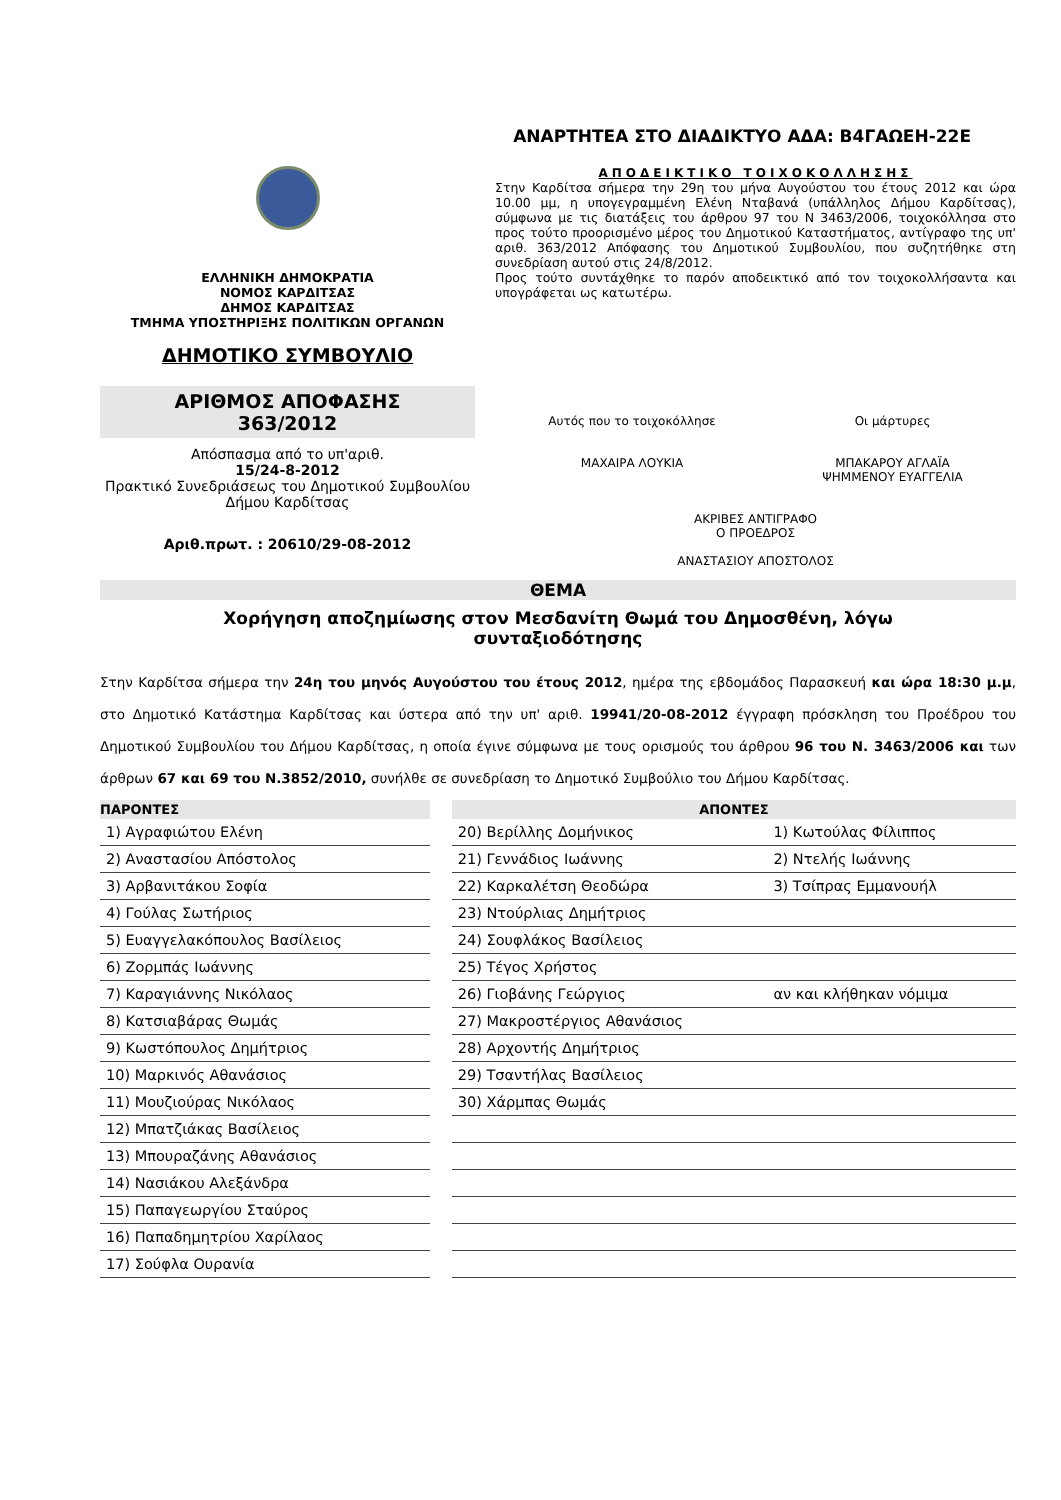ΑΝΑΡΤΗΤΕΑ ΣΤΟ ΔΙΑΔΙΚΤΥΟ ΑΔΑ: Β4ΓΑΩΕΗ-22Ε
ΕΛΛΗΝΙΚΗ ΔΗΜΟΚΡΑΤΙΑ
ΝΟΜΟΣ ΚΑΡΔΙΤΣΑΣ
ΔΗΜΟΣ ΚΑΡΔΙΤΣΑΣ
ΤΜΗΜΑ ΥΠΟΣΤΗΡΙΞΗΣ ΠΟΛΙΤΙΚΩΝ ΟΡΓΑΝΩΝ
ΔΗΜΟΤΙΚΟ ΣΥΜΒΟΥΛΙΟ
ΑΡΙΘΜΟΣ ΑΠΟΦΑΣΗΣ
363/2012
Απόσπασμα από το υπ'αριθ.
15/24-8-2012
Πρακτικό Συνεδριάσεως του Δημοτικού Συμβουλίου Δήμου Καρδίτσας
Αριθ.πρωτ. : 20610/29-08-2012
ΑΠΟΔΕΙΚΤΙΚΟ ΤΟΙΧΟΚΟΛΛΗΣΗΣ
Στην Καρδίτσα σήμερα την 29η του μήνα Αυγούστου του έτους 2012 και ώρα 10.00 μμ, η υπογεγραμμένη Ελένη Νταβανά (υπάλληλος Δήμου Καρδίτσας), σύμφωνα με τις διατάξεις του άρθρου 97 του Ν 3463/2006, τοιχοκόλλησα στο προς τούτο προορισμένο μέρος του Δημοτικού Καταστήματος, αντίγραφο της υπ' αριθ. 363/2012 Απόφασης του Δημοτικού Συμβουλίου, που συζητήθηκε στη συνεδρίαση αυτού στις 24/8/2012.
Προς τούτο συντάχθηκε το παρόν αποδεικτικό από τον τοιχοκολλήσαντα και υπογράφεται ως κατωτέρω.
Αυτός που το τοιχοκόλλησε
ΜΑΧΑΙΡΑ ΛΟΥΚΙΑ
Οι μάρτυρες
ΜΠΑΚΑΡΟΥ ΑΓΛΑΪΑ
ΨΗΜΜΕΝΟΥ ΕΥΑΓΓΕΛΙΑ
ΑΚΡΙΒΕΣ ΑΝΤΙΓΡΑΦΟ
Ο ΠΡΟΕΔΡΟΣ
ΑΝΑΣΤΑΣΙΟΥ ΑΠΟΣΤΟΛΟΣ
ΘΕΜΑ
Χορήγηση αποζημίωσης στον Μεσδανίτη Θωμά του Δημοσθένη, λόγω συνταξιοδότησης
Στην Καρδίτσα σήμερα την 24η του μηνός Αυγούστου του έτους 2012, ημέρα της εβδομάδος Παρασκευή και ώρα 18:30 μ.μ, στο Δημοτικό Κατάστημα Καρδίτσας και ύστερα από την υπ' αριθ. 19941/20-08-2012 έγγραφη πρόσκληση του Προέδρου του Δημοτικού Συμβουλίου του Δήμου Καρδίτσας, η οποία έγινε σύμφωνα με τους ορισμούς του άρθρου 96 του Ν. 3463/2006 και των άρθρων 67 και 69 του Ν.3852/2010, συνήλθε σε συνεδρίαση το Δημοτικό Συμβούλιο του Δήμου Καρδίτσας.
| ΠΑΡΟΝΤΕΣ | | ΑΠΟΝΤΕΣ | |
| 1) Αγραφιώτου Ελένη | | 20) Βερίλλης Δομήνικος | 1) Κωτούλας Φίλιππος |
| 2) Αναστασίου Απόστολος | | 21) Γεννάδιος Ιωάννης | 2) Ντελής Ιωάννης |
| 3) Αρβανιτάκου Σοφία | | 22) Καρκαλέτση Θεοδώρα | 3) Τσίπρας Εμμανουήλ |
| 4) Γούλας Σωτήριος | | 23) Ντούρλιας Δημήτριος | |
| 5) Ευαγγελακόπουλος Βασίλειος | | 24) Σουφλάκος Βασίλειος | |
| 6) Ζορμπάς Ιωάννης | | 25) Τέγος Χρήστος | |
| 7) Καραγιάννης Νικόλαος | | 26) Γιοβάνης Γεώργιος | αν και κλήθηκαν νόμιμα |
| 8) Κατσιαβάρας Θωμάς | | 27) Μακροστέργιος Αθανάσιος | |
| 9) Κωστόπουλος Δημήτριος | | 28) Αρχοντής Δημήτριος | |
| 10) Μαρκινός Αθανάσιος | | 29) Τσαντήλας Βασίλειος | |
| 11) Μουζιούρας Νικόλαος | | 30) Χάρμπας Θωμάς | |
| 12) Μπατζιάκας Βασίλειος | | | |
| 13) Μπουραζάνης Αθανάσιος | | | |
| 14) Νασιάκου Αλεξάνδρα | | | |
| 15) Παπαγεωργίου Σταύρος | | | |
| 16) Παπαδημητρίου Χαρίλαος | | | |
| 17) Σούφλα Ουρανία | | | |